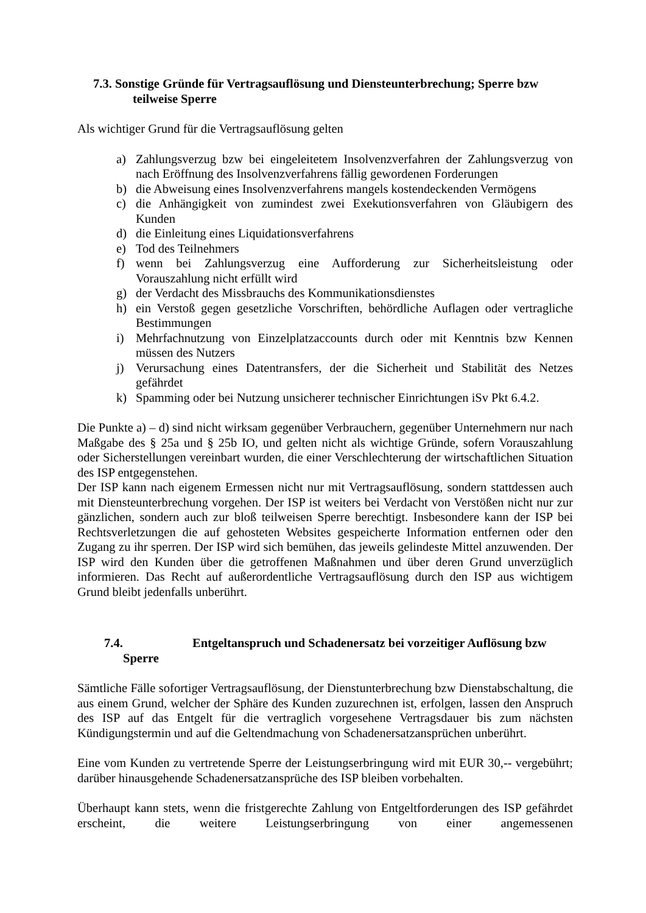7.3. Sonstige Gründe für Vertragsauflösung und Diensteunterbrechung; Sperre bzw
teilweise Sperre
Als wichtiger Grund für die Vertragsauflösung gelten
a) Zahlungsverzug bzw bei eingeleitetem Insolvenzverfahren der Zahlungsverzug von nach Eröffnung des Insolvenzverfahrens fällig gewordenen Forderungen
b) die Abweisung eines Insolvenzverfahrens mangels kostendeckenden Vermögens
c) die Anhängigkeit von zumindest zwei Exekutionsverfahren von Gläubigern des Kunden
d) die Einleitung eines Liquidationsverfahrens
e) Tod des Teilnehmers
f) wenn bei Zahlungsverzug eine Aufforderung zur Sicherheitsleistung oder Vorauszahlung nicht erfüllt wird
g) der Verdacht des Missbrauchs des Kommunikationsdienstes
h) ein Verstoß gegen gesetzliche Vorschriften, behördliche Auflagen oder vertragliche Bestimmungen
i) Mehrfachnutzung von Einzelplatzaccounts durch oder mit Kenntnis bzw Kennen müssen des Nutzers
j) Verursachung eines Datentransfers, der die Sicherheit und Stabilität des Netzes gefährdet
k) Spamming oder bei Nutzung unsicherer technischer Einrichtungen iSv Pkt 6.4.2.
Die Punkte a) – d) sind nicht wirksam gegenüber Verbrauchern, gegenüber Unternehmern nur nach Maßgabe des § 25a und § 25b IO, und gelten nicht als wichtige Gründe, sofern Vorauszahlung oder Sicherstellungen vereinbart wurden, die einer Verschlechterung der wirtschaftlichen Situation des ISP entgegenstehen.
Der ISP kann nach eigenem Ermessen nicht nur mit Vertragsauflösung, sondern stattdessen auch mit Diensteunterbrechung vorgehen. Der ISP ist weiters bei Verdacht von Verstößen nicht nur zur gänzlichen, sondern auch zur bloß teilweisen Sperre berechtigt. Insbesondere kann der ISP bei Rechtsverletzungen die auf gehosteten Websites gespeicherte Information entfernen oder den Zugang zu ihr sperren. Der ISP wird sich bemühen, das jeweils gelindeste Mittel anzuwenden. Der ISP wird den Kunden über die getroffenen Maßnahmen und über deren Grund unverzüglich informieren. Das Recht auf außerordentliche Vertragsauflösung durch den ISP aus wichtigem Grund bleibt jedenfalls unberührt.
7.4. Entgeltanspruch und Schadenersatz bei vorzeitiger Auflösung bzw
Sperre
Sämtliche Fälle sofortiger Vertragsauflösung, der Dienstunterbrechung bzw Dienstabschaltung, die aus einem Grund, welcher der Sphäre des Kunden zuzurechnen ist, erfolgen, lassen den Anspruch des ISP auf das Entgelt für die vertraglich vorgesehene Vertragsdauer bis zum nächsten Kündigungstermin und auf die Geltendmachung von Schadenersatzansprüchen unberührt.
Eine vom Kunden zu vertretende Sperre der Leistungserbringung wird mit EUR 30,-- vergebührt; darüber hinausgehende Schadenersatzansprüche des ISP bleiben vorbehalten.
Überhaupt kann stets, wenn die fristgerechte Zahlung von Entgeltforderungen des ISP gefährdet erscheint, die weitere Leistungserbringung von einer angemessenen